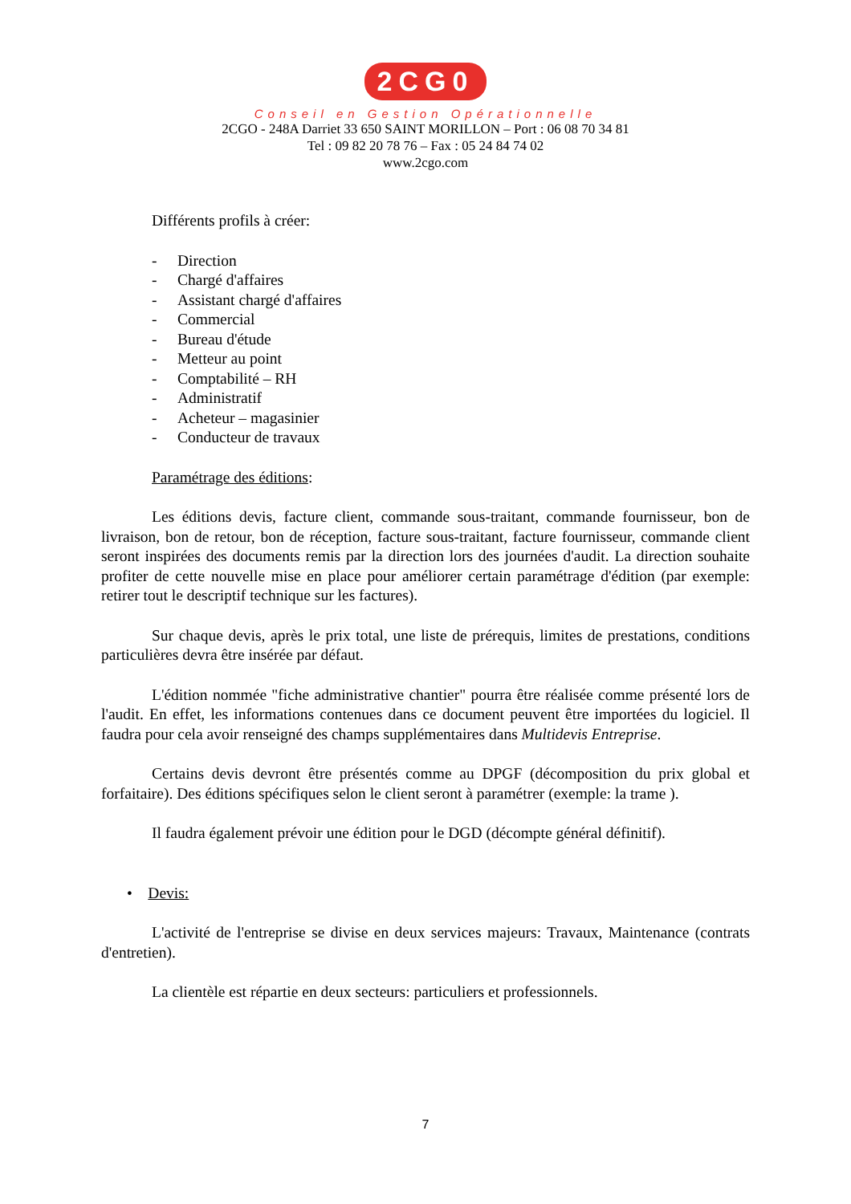2CG0
Conseil en Gestion Opérationnelle
2CGO - 248A Darriet 33 650 SAINT MORILLON – Port : 06 08 70 34 81
Tel : 09 82 20 78 76 – Fax : 05 24 84 74 02
www.2cgo.com
Différents profils à créer:
- Direction
- Chargé d'affaires
- Assistant chargé d'affaires
- Commercial
- Bureau d'étude
- Metteur au point
- Comptabilité – RH
- Administratif
- Acheteur – magasinier
- Conducteur de travaux
Paramétrage des éditions:
Les éditions devis, facture client, commande sous-traitant, commande fournisseur, bon de livraison, bon de retour, bon de réception, facture sous-traitant, facture fournisseur, commande client seront inspirées des documents remis par la direction lors des journées d'audit. La direction souhaite profiter de cette nouvelle mise en place pour améliorer certain paramétrage d'édition (par exemple: retirer tout le descriptif technique sur les factures).
Sur chaque devis, après le prix total, une liste de prérequis, limites de prestations, conditions particulières devra être insérée par défaut.
L'édition nommée "fiche administrative chantier" pourra être réalisée comme présenté lors de l'audit. En effet, les informations contenues dans ce document peuvent être importées du logiciel. Il faudra pour cela avoir renseigné des champs supplémentaires dans Multidevis Entreprise.
Certains devis devront être présentés comme au DPGF (décomposition du prix global et forfaitaire). Des éditions spécifiques selon le client seront à paramétrer (exemple: la trame ).
Il faudra également prévoir une édition pour le DGD (décompte général définitif).
• Devis:
L'activité de l'entreprise se divise en deux services majeurs: Travaux, Maintenance (contrats d'entretien).
La clientèle est répartie en deux secteurs: particuliers et professionnels.
7